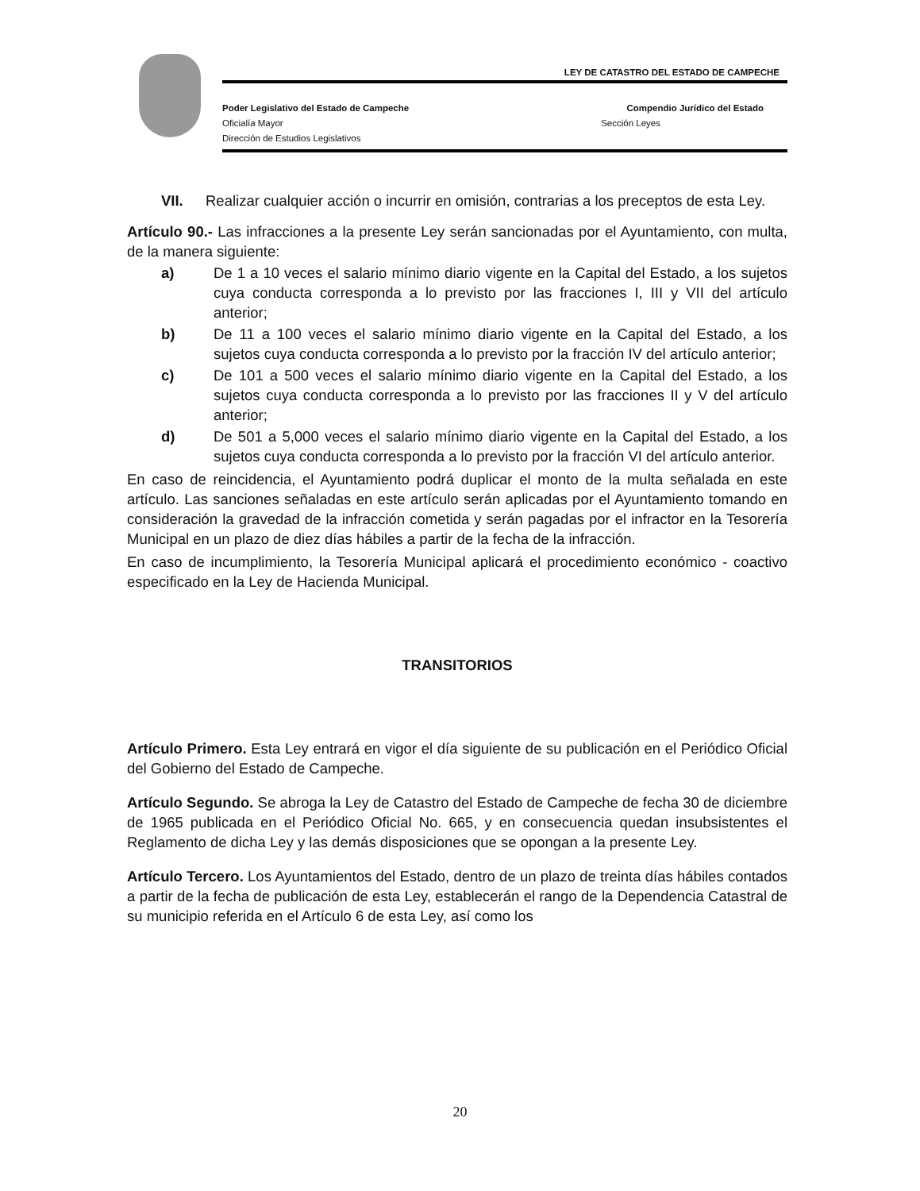LEY DE CATASTRO DEL ESTADO DE CAMPECHE
Poder Legislativo del Estado de Campeche Compendio Jurídico del Estado
Oficialía Mayor Sección Leyes
Dirección de Estudios Legislativos
VII. Realizar cualquier acción o incurrir en omisión, contrarias a los preceptos de esta Ley.
Artículo 90.- Las infracciones a la presente Ley serán sancionadas por el Ayuntamiento, con multa, de la manera siguiente:
a) De 1 a 10 veces el salario mínimo diario vigente en la Capital del Estado, a los sujetos cuya conducta corresponda a lo previsto por las fracciones I, III y VII del artículo anterior;
b) De 11 a 100 veces el salario mínimo diario vigente en la Capital del Estado, a los sujetos cuya conducta corresponda a lo previsto por la fracción IV del artículo anterior;
c) De 101 a 500 veces el salario mínimo diario vigente en la Capital del Estado, a los sujetos cuya conducta corresponda a lo previsto por las fracciones II y V del artículo anterior;
d) De 501 a 5,000 veces el salario mínimo diario vigente en la Capital del Estado, a los sujetos cuya conducta corresponda a lo previsto por la fracción VI del artículo anterior.
En caso de reincidencia, el Ayuntamiento podrá duplicar el monto de la multa señalada en este artículo. Las sanciones señaladas en este artículo serán aplicadas por el Ayuntamiento tomando en consideración la gravedad de la infracción cometida y serán pagadas por el infractor en la Tesorería Municipal en un plazo de diez días hábiles a partir de la fecha de la infracción.
En caso de incumplimiento, la Tesorería Municipal aplicará el procedimiento económico - coactivo especificado en la Ley de Hacienda Municipal.
TRANSITORIOS
Artículo Primero. Esta Ley entrará en vigor el día siguiente de su publicación en el Periódico Oficial del Gobierno del Estado de Campeche.
Artículo Segundo. Se abroga la Ley de Catastro del Estado de Campeche de fecha 30 de diciembre de 1965 publicada en el Periódico Oficial No. 665, y en consecuencia quedan insubsistentes el Reglamento de dicha Ley y las demás disposiciones que se opongan a la presente Ley.
Artículo Tercero. Los Ayuntamientos del Estado, dentro de un plazo de treinta días hábiles contados a partir de la fecha de publicación de esta Ley, establecerán el rango de la Dependencia Catastral de su municipio referida en el Artículo 6 de esta Ley, así como los
20